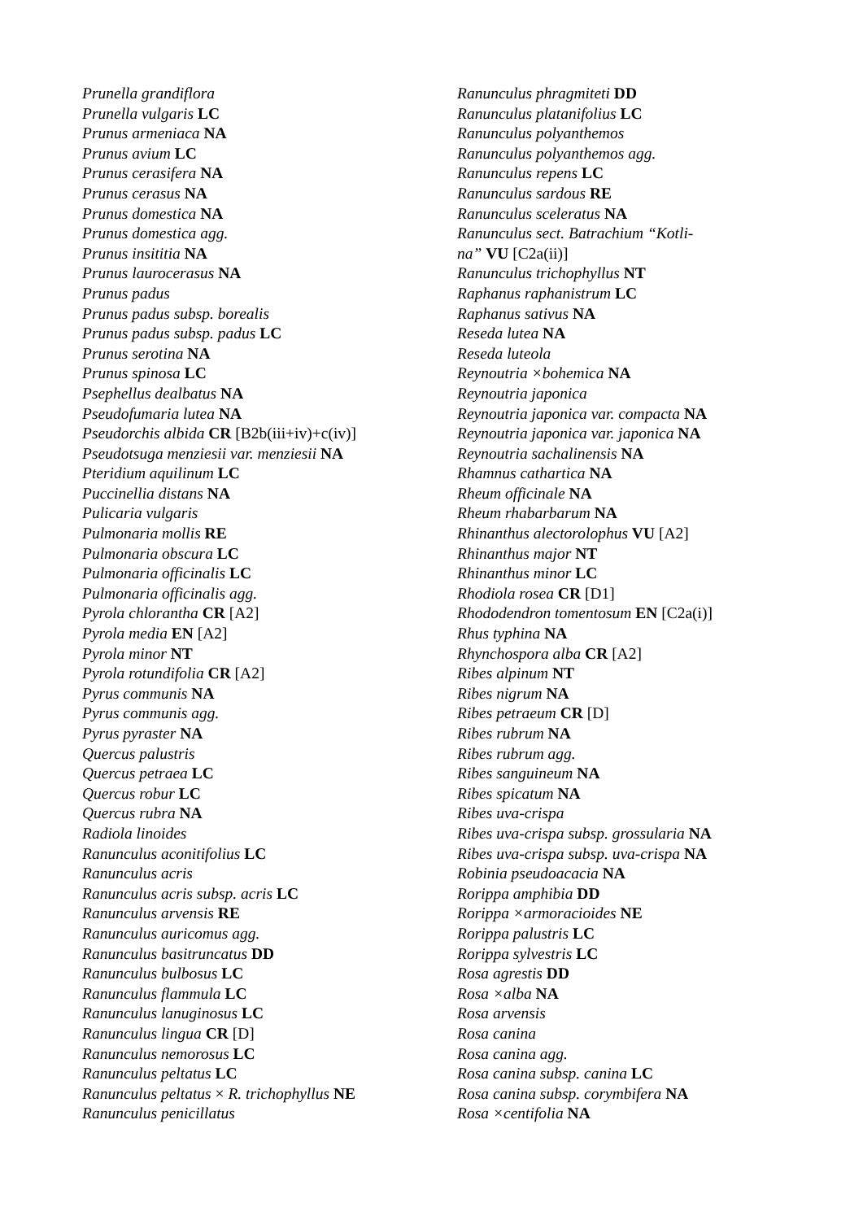Prunella grandiflora
Prunella vulgaris LC
Prunus armeniaca NA
Prunus avium LC
Prunus cerasifera NA
Prunus cerasus NA
Prunus domestica NA
Prunus domestica agg.
Prunus insititia NA
Prunus laurocerasus NA
Prunus padus
Prunus padus subsp. borealis
Prunus padus subsp. padus LC
Prunus serotina NA
Prunus spinosa LC
Psephellus dealbatus NA
Pseudofumaria lutea NA
Pseudorchis albida CR [B2b(iii+iv)+c(iv)]
Pseudotsuga menziesii var. menziesii NA
Pteridium aquilinum LC
Puccinellia distans NA
Pulicaria vulgaris
Pulmonaria mollis RE
Pulmonaria obscura LC
Pulmonaria officinalis LC
Pulmonaria officinalis agg.
Pyrola chlorantha CR [A2]
Pyrola media EN [A2]
Pyrola minor NT
Pyrola rotundifolia CR [A2]
Pyrus communis NA
Pyrus communis agg.
Pyrus pyraster NA
Quercus palustris
Quercus petraea LC
Quercus robur LC
Quercus rubra NA
Radiola linoides
Ranunculus aconitifolius LC
Ranunculus acris
Ranunculus acris subsp. acris LC
Ranunculus arvensis RE
Ranunculus auricomus agg.
Ranunculus basitruncatus DD
Ranunculus bulbosus LC
Ranunculus flammula LC
Ranunculus lanuginosus LC
Ranunculus lingua CR [D]
Ranunculus nemorosus LC
Ranunculus peltatus LC
Ranunculus peltatus × R. trichophyllus NE
Ranunculus penicillatus
Ranunculus phragmiteti DD
Ranunculus platanifolius LC
Ranunculus polyanthemos
Ranunculus polyanthemos agg.
Ranunculus repens LC
Ranunculus sardous RE
Ranunculus sceleratus NA
Ranunculus sect. Batrachium “Kotli-
na” VU [C2a(ii)]
Ranunculus trichophyllus NT
Raphanus raphanistrum LC
Raphanus sativus NA
Reseda lutea NA
Reseda luteola
Reynoutria ×bohemica NA
Reynoutria japonica
Reynoutria japonica var. compacta NA
Reynoutria japonica var. japonica NA
Reynoutria sachalinensis NA
Rhamnus cathartica NA
Rheum officinale NA
Rheum rhabarbarum NA
Rhinanthus alectorolophus VU [A2]
Rhinanthus major NT
Rhinanthus minor LC
Rhodiola rosea CR [D1]
Rhododendron tomentosum EN [C2a(i)]
Rhus typhina NA
Rhynchospora alba CR [A2]
Ribes alpinum NT
Ribes nigrum NA
Ribes petraeum CR [D]
Ribes rubrum NA
Ribes rubrum agg.
Ribes sanguineum NA
Ribes spicatum NA
Ribes uva-crispa
Ribes uva-crispa subsp. grossularia NA
Ribes uva-crispa subsp. uva-crispa NA
Robinia pseudoacacia NA
Rorippa amphibia DD
Rorippa ×armoracioides NE
Rorippa palustris LC
Rorippa sylvestris LC
Rosa agrestis DD
Rosa ×alba NA
Rosa arvensis
Rosa canina
Rosa canina agg.
Rosa canina subsp. canina LC
Rosa canina subsp. corymbifera NA
Rosa ×centifolia NA